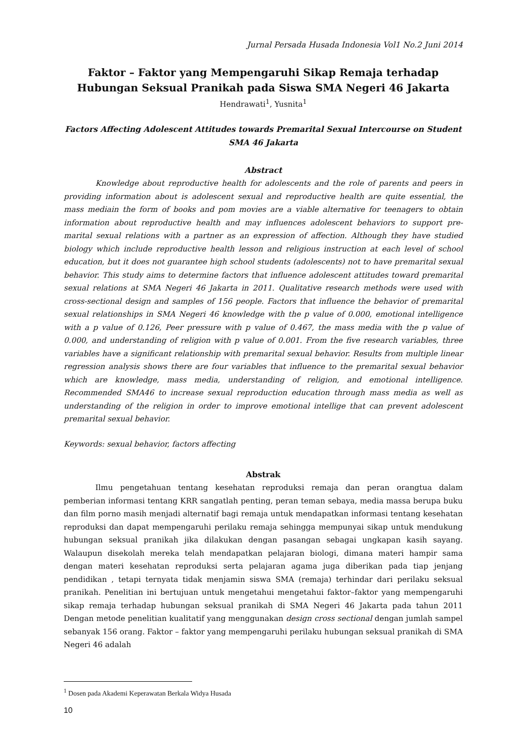Jurnal Persada Husada Indonesia Vol1 No.2 Juni 2014
Faktor – Faktor yang Mempengaruhi Sikap Remaja terhadap
Hubungan Seksual Pranikah pada Siswa SMA Negeri 46 Jakarta
Hendrawati<sup>1</sup>, Yusnita<sup>1</sup>
Factors Affecting Adolescent Attitudes towards Premarital Sexual Intercourse on Student
SMA 46 Jakarta
Abstract
Knowledge about reproductive health for adolescents and the role of parents and peers in providing information about is adolescent sexual and reproductive health are quite essential, the mass mediain the form of books and pom movies are a viable alternative for teenagers to obtain information about reproductive health and may influences adolescent behaviors to support pre-marital sexual relations with a partner as an expression of affection. Although they have studied biology which include reproductive health lesson and religious instruction at each level of school education, but it does not guarantee high school students (adolescents) not to have premarital sexual behavior. This study aims to determine factors that influence adolescent attitudes toward premarital sexual relations at SMA Negeri 46 Jakarta in 2011. Qualitative research methods were used with cross-sectional design and samples of 156 people. Factors that influence the behavior of premarital sexual relationships in SMA Negeri 46 knowledge with the p value of 0.000, emotional intelligence with a p value of 0.126, Peer pressure with p value of 0.467, the mass media with the p value of 0.000, and understanding of religion with p value of 0.001. From the five research variables, three variables have a significant relationship with premarital sexual behavior. Results from multiple linear regression analysis shows there are four variables that influence to the premarital sexual behavior which are knowledge, mass media, understanding of religion, and emotional intelligence. Recommended SMA46 to increase sexual reproduction education through mass media as well as understanding of the religion in order to improve emotional intellige that can prevent adolescent premarital sexual behavior.
Keywords: sexual behavior, factors affecting
Abstrak
Ilmu pengetahuan tentang kesehatan reproduksi remaja dan peran orangtua dalam pemberian informasi tentang KRR sangatlah penting, peran teman sebaya, media massa berupa buku dan film porno masih menjadi alternatif bagi remaja untuk mendapatkan informasi tentang kesehatan reproduksi dan dapat mempengaruhi perilaku remaja sehingga mempunyai sikap untuk mendukung hubungan seksual pranikah jika dilakukan dengan pasangan sebagai ungkapan kasih sayang. Walaupun disekolah mereka telah mendapatkan pelajaran biologi, dimana materi hampir sama dengan materi kesehatan reproduksi serta pelajaran agama juga diberikan pada tiap jenjang pendidikan , tetapi ternyata tidak menjamin siswa SMA (remaja) terhindar dari perilaku seksual pranikah. Penelitian ini bertujuan untuk mengetahui mengetahui faktor–faktor yang mempengaruhi sikap remaja terhadap hubungan seksual pranikah di SMA Negeri 46 Jakarta pada tahun 2011 Dengan metode penelitian kualitatif yang menggunakan design cross sectional dengan jumlah sampel sebanyak 156 orang. Faktor – faktor yang mempengaruhi perilaku hubungan seksual pranikah di SMA Negeri 46 adalah
<sup>1</sup> Dosen pada Akademi Keperawatan Berkala Widya Husada
10